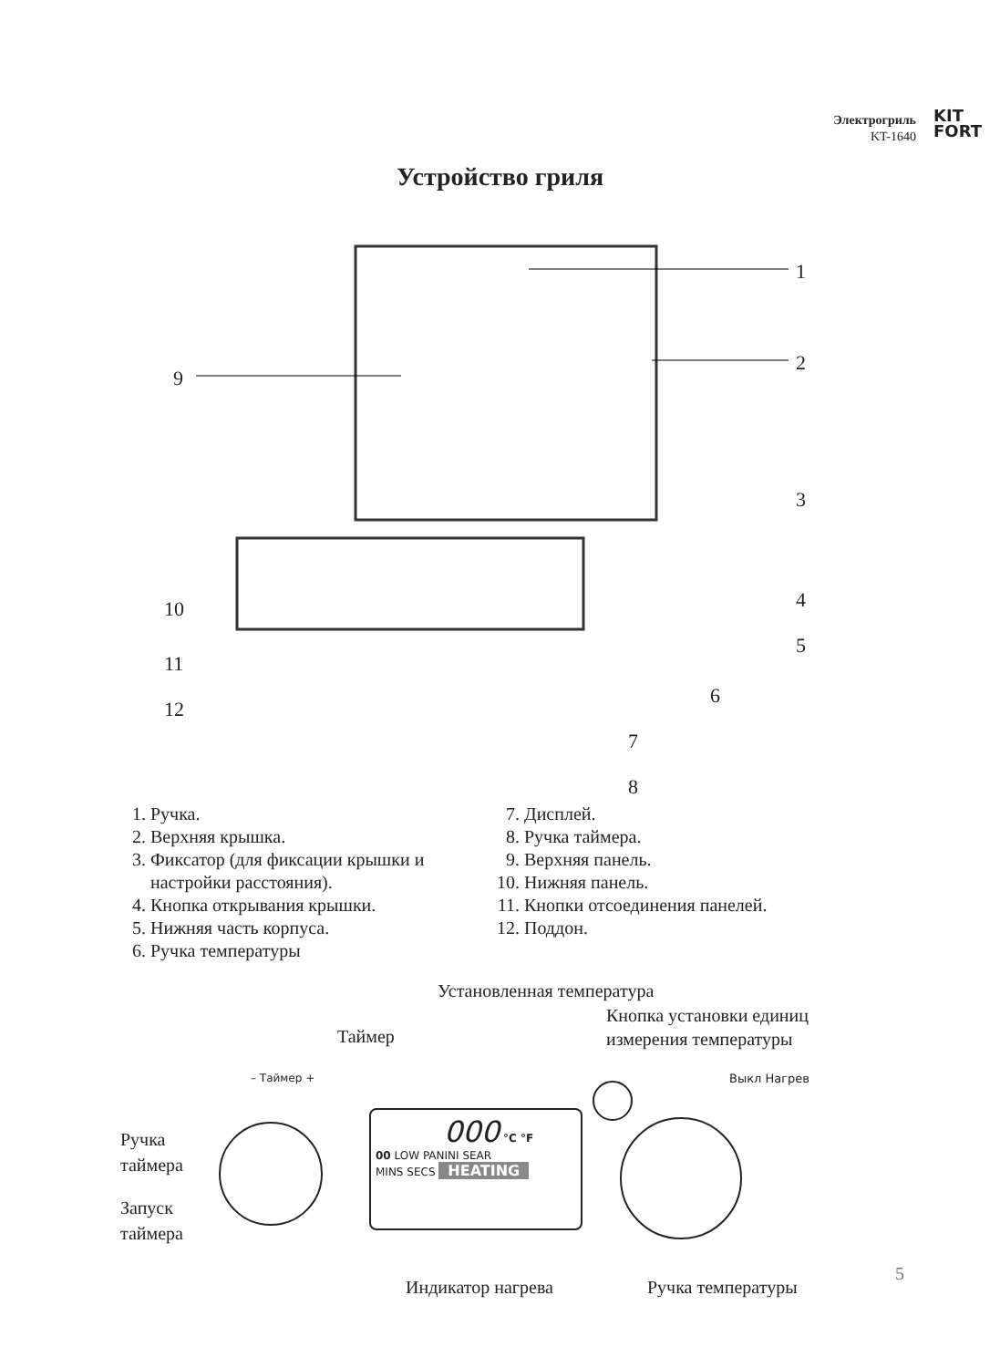Электрогриль
KT-1640
KIT
FORT
Устройство гриля
1
2
9
3
4
10
5
11
12
6
7
8
1. Ручка.
2. Верхняя крышка.
3. Фиксатор (для фиксации крышки и настройки расстояния).
4. Кнопка открывания крышки.
5. Нижняя часть корпуса.
6. Ручка температуры
7. Дисплей.
8. Ручка таймера.
9. Верхняя панель.
10. Нижняя панель.
11. Кнопки отсоединения панелей.
12. Поддон.
Установленная температура
Кнопка установки единиц
измерения температуры
Таймер
– Таймер + Выкл Нагрев
Ручка
таймера
000 °C °F
00 LOW PANINI SEAR
MINS SECS HEATING
Запуск
таймера
Индикатор нагрева Ручка температуры
5